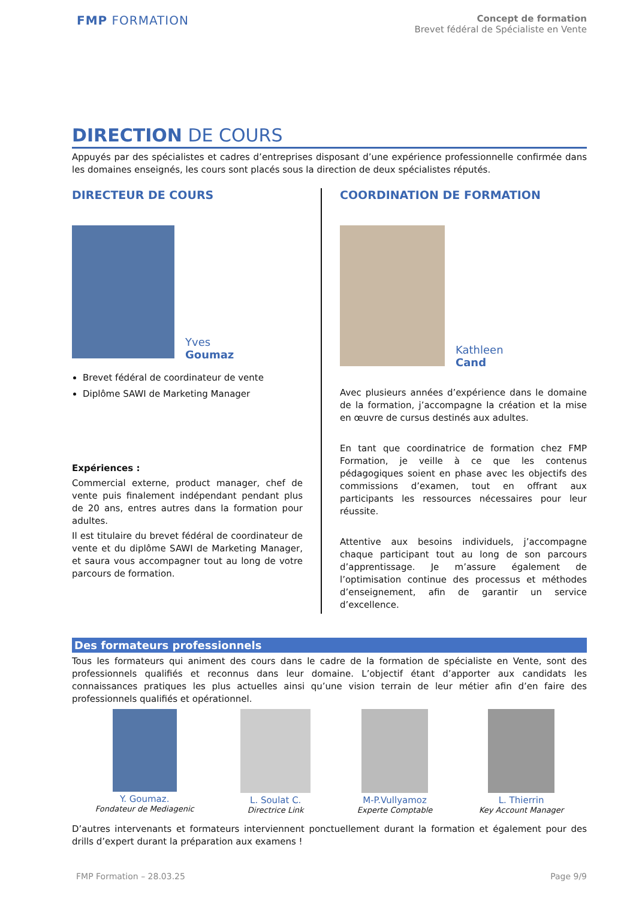FMP FORMATION
Concept de formation
Brevet fédéral de Spécialiste en Vente
DIRECTION DE COURS
Appuyés par des spécialistes et cadres d’entreprises disposant d’une expérience professionnelle confirmée dans les domaines enseignés, les cours sont placés sous la direction de deux spécialistes réputés.
DIRECTEUR DE COURS
Yves
Goumaz
Brevet fédéral de coordinateur de vente
Diplôme SAWI de Marketing Manager
Expériences :
Commercial externe, product manager, chef de vente puis finalement indépendant pendant plus de 20 ans, entres autres dans la formation pour adultes.
Il est titulaire du brevet fédéral de coordinateur de vente et du diplôme SAWI de Marketing Manager, et saura vous accompagner tout au long de votre parcours de formation.
COORDINATION DE FORMATION
Kathleen
Cand
Avec plusieurs années d’expérience dans le domaine de la formation, j’accompagne la création et la mise en œuvre de cursus destinés aux adultes.
En tant que coordinatrice de formation chez FMP Formation, je veille à ce que les contenus pédagogiques soient en phase avec les objectifs des commissions d’examen, tout en offrant aux participants les ressources nécessaires pour leur réussite.
Attentive aux besoins individuels, j’accompagne chaque participant tout au long de son parcours d’apprentissage. Je m’assure également de l’optimisation continue des processus et méthodes d’enseignement, afin de garantir un service d’excellence.
Des formateurs professionnels
Tous les formateurs qui animent des cours dans le cadre de la formation de spécialiste en Vente, sont des professionnels qualifiés et reconnus dans leur domaine. L’objectif étant d’apporter aux candidats les connaissances pratiques les plus actuelles ainsi qu’une vision terrain de leur métier afin d’en faire des professionnels qualifiés et opérationnel.
Y. Goumaz.
Fondateur de Mediagenic
L. Soulat C.
Directrice Link
M-P.Vullyamoz
Experte Comptable
L. Thierrin
Key Account Manager
D’autres intervenants et formateurs interviennent ponctuellement durant la formation et également pour des drills d’expert durant la préparation aux examens !
FMP Formation – 28.03.25 Page 9/9